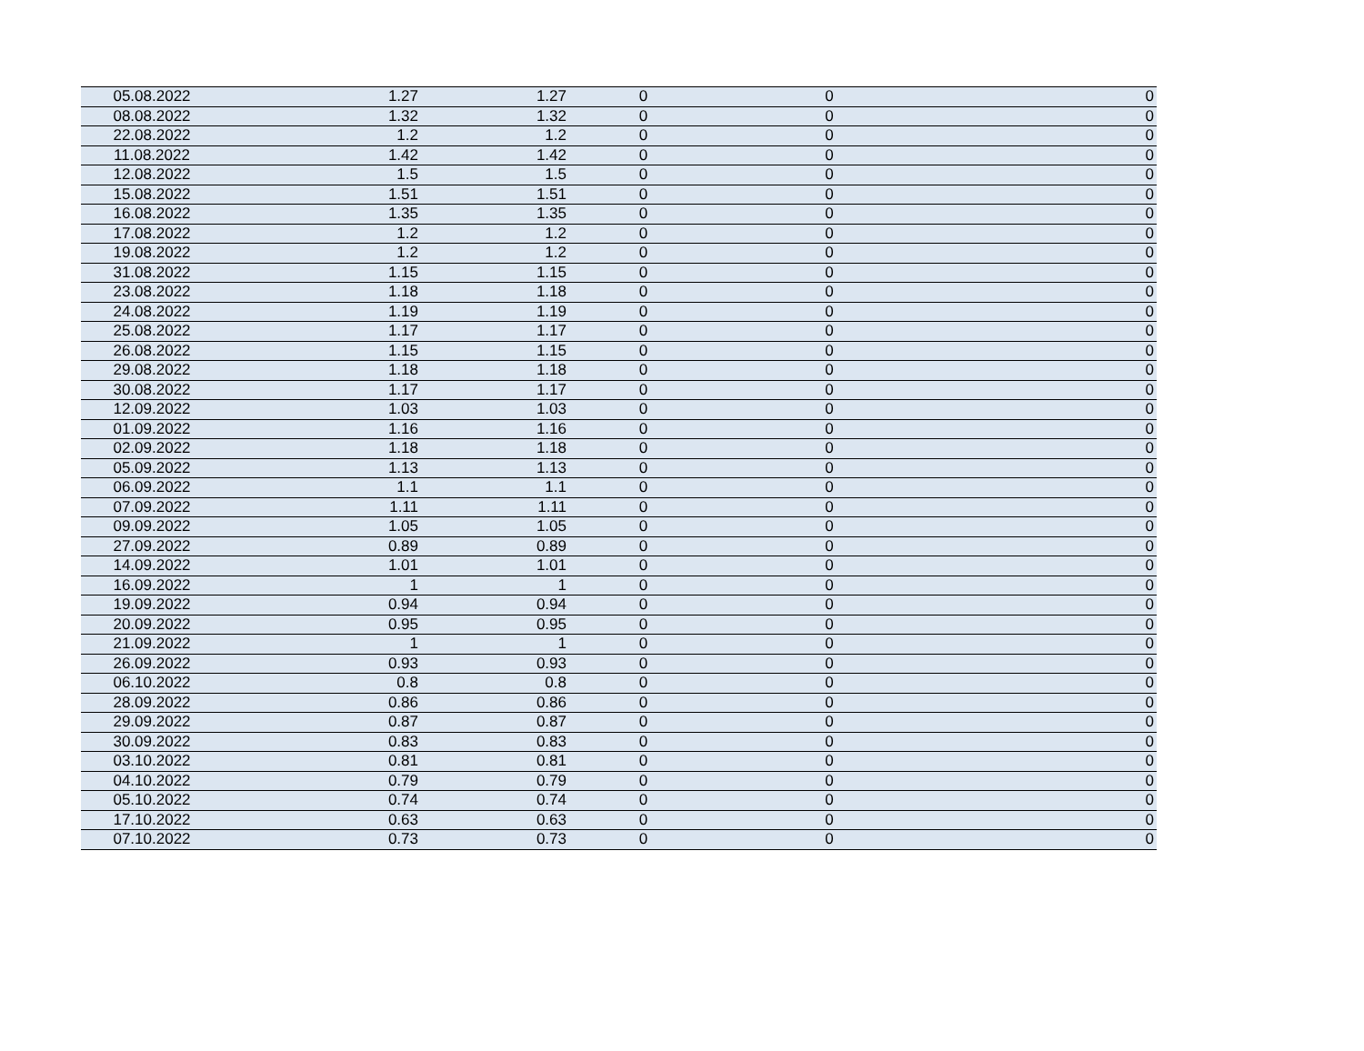| 05.08.2022 | 1.27 | 1.27 | 0 | 0 | 0 |
| 08.08.2022 | 1.32 | 1.32 | 0 | 0 | 0 |
| 22.08.2022 | 1.2 | 1.2 | 0 | 0 | 0 |
| 11.08.2022 | 1.42 | 1.42 | 0 | 0 | 0 |
| 12.08.2022 | 1.5 | 1.5 | 0 | 0 | 0 |
| 15.08.2022 | 1.51 | 1.51 | 0 | 0 | 0 |
| 16.08.2022 | 1.35 | 1.35 | 0 | 0 | 0 |
| 17.08.2022 | 1.2 | 1.2 | 0 | 0 | 0 |
| 19.08.2022 | 1.2 | 1.2 | 0 | 0 | 0 |
| 31.08.2022 | 1.15 | 1.15 | 0 | 0 | 0 |
| 23.08.2022 | 1.18 | 1.18 | 0 | 0 | 0 |
| 24.08.2022 | 1.19 | 1.19 | 0 | 0 | 0 |
| 25.08.2022 | 1.17 | 1.17 | 0 | 0 | 0 |
| 26.08.2022 | 1.15 | 1.15 | 0 | 0 | 0 |
| 29.08.2022 | 1.18 | 1.18 | 0 | 0 | 0 |
| 30.08.2022 | 1.17 | 1.17 | 0 | 0 | 0 |
| 12.09.2022 | 1.03 | 1.03 | 0 | 0 | 0 |
| 01.09.2022 | 1.16 | 1.16 | 0 | 0 | 0 |
| 02.09.2022 | 1.18 | 1.18 | 0 | 0 | 0 |
| 05.09.2022 | 1.13 | 1.13 | 0 | 0 | 0 |
| 06.09.2022 | 1.1 | 1.1 | 0 | 0 | 0 |
| 07.09.2022 | 1.11 | 1.11 | 0 | 0 | 0 |
| 09.09.2022 | 1.05 | 1.05 | 0 | 0 | 0 |
| 27.09.2022 | 0.89 | 0.89 | 0 | 0 | 0 |
| 14.09.2022 | 1.01 | 1.01 | 0 | 0 | 0 |
| 16.09.2022 | 1 | 1 | 0 | 0 | 0 |
| 19.09.2022 | 0.94 | 0.94 | 0 | 0 | 0 |
| 20.09.2022 | 0.95 | 0.95 | 0 | 0 | 0 |
| 21.09.2022 | 1 | 1 | 0 | 0 | 0 |
| 26.09.2022 | 0.93 | 0.93 | 0 | 0 | 0 |
| 06.10.2022 | 0.8 | 0.8 | 0 | 0 | 0 |
| 28.09.2022 | 0.86 | 0.86 | 0 | 0 | 0 |
| 29.09.2022 | 0.87 | 0.87 | 0 | 0 | 0 |
| 30.09.2022 | 0.83 | 0.83 | 0 | 0 | 0 |
| 03.10.2022 | 0.81 | 0.81 | 0 | 0 | 0 |
| 04.10.2022 | 0.79 | 0.79 | 0 | 0 | 0 |
| 05.10.2022 | 0.74 | 0.74 | 0 | 0 | 0 |
| 17.10.2022 | 0.63 | 0.63 | 0 | 0 | 0 |
| 07.10.2022 | 0.73 | 0.73 | 0 | 0 | 0 |